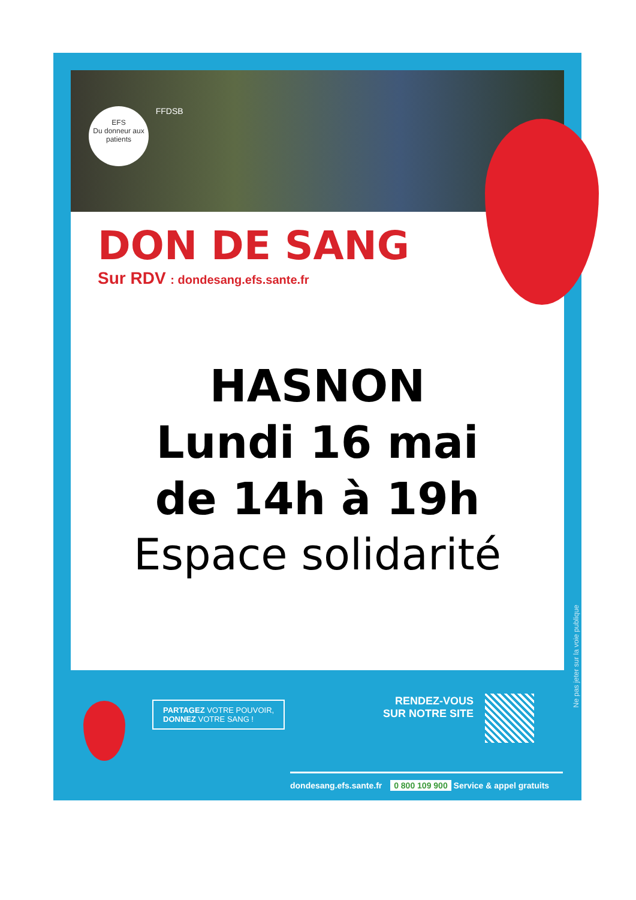EFS
Du donneur aux patients FFDSB
DON DE SANG
Sur RDV : dondesang.efs.sante.fr
HASNON
Lundi 16 mai
de 14h à 19h
Espace solidarité
Ne pas jeter sur la voie publique
PARTAGEZ VOTRE POUVOIR,
DONNEZ VOTRE SANG !
RENDEZ-VOUS
SUR NOTRE SITE
dondesang.efs.sante.fr 0 800 109 900 Service & appel gratuits